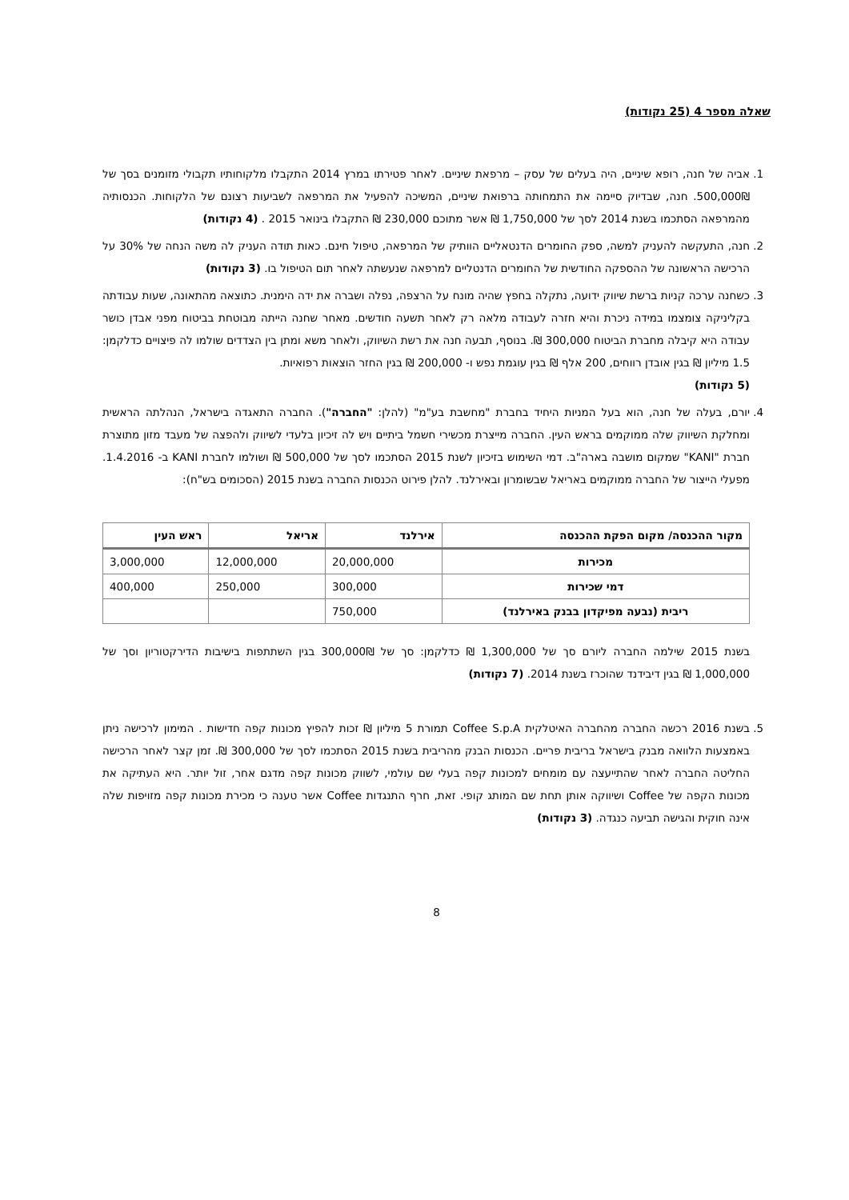שאלה מספר 4 (25 נקודות)
1. אביה של חנה, רופא שיניים, היה בעלים של עסק – מרפאת שיניים. לאחר פטירתו במרץ 2014 התקבלו מלקוחותיו תקבולי מזומנים בסך של 500,000₪. חנה, שבדיוק סיימה את התמחותה ברפואת שיניים, המשיכה להפעיל את המרפאה לשביעות רצונם של הלקוחות. הכנסותיה מהמרפאה הסתכמו בשנת 2014 לסך של 1,750,000 ₪ אשר מתוכם 230,000 ₪ התקבלו בינואר 2015 . (4 נקודות)
2. חנה, התעקשה להעניק למשה, ספק החומרים הדנטאליים הוותיק של המרפאה, טיפול חינם. כאות תודה העניק לה משה הנחה של 30% על הרכישה הראשונה של ההספקה החודשית של החומרים הדנטליים למרפאה שנעשתה לאחר תום הטיפול בו. (3 נקודות)
3. כשחנה ערכה קניות ברשת שיווק ידועה, נתקלה בחפץ שהיה מונח על הרצפה, נפלה ושברה את ידה הימנית. כתוצאה מהתאונה, שעות עבודתה בקליניקה צומצמו במידה ניכרת והיא חזרה לעבודה מלאה רק לאחר תשעה חודשים. מאחר שחנה הייתה מבוטחת בביטוח מפני אבדן כושר עבודה היא קיבלה מחברת הביטוח 300,000 ₪. בנוסף, תבעה חנה את רשת השיווק, ולאחר משא ומתן בין הצדדים שולמו לה פיצויים כדלקמן: 1.5 מיליון ₪ בגין אובדן רווחים, 200 אלף ₪ בגין עוגמת נפש ו- 200,000 ₪ בגין החזר הוצאות רפואיות.
(5 נקודות)
4. יורם, בעלה של חנה, הוא בעל המניות היחיד בחברת "מחשבת בע"מ" (להלן: "החברה"). החברה התאגדה בישראל, הנהלתה הראשית ומחלקת השיווק שלה ממוקמים בראש העין. החברה מייצרת מכשירי חשמל ביתיים ויש לה זיכיון בלעדי לשיווק ולהפצה של מעבד מזון מתוצרת חברת "KANI" שמקום מושבה בארה"ב. דמי השימוש בזיכיון לשנת 2015 הסתכמו לסך של 500,000 ₪ ושולמו לחברת KANI ב- 1.4.2016. מפעלי הייצור של החברה ממוקמים באריאל שבשומרון ובאירלנד. להלן פירוט הכנסות החברה בשנת 2015 (הסכומים בש"ח):
| מקור ההכנסה/ מקום הפקת ההכנסה | אירלנד | אריאל | ראש העין |
| --- | --- | --- | --- |
| מכירות | 20,000,000 | 12,000,000 | 3,000,000 |
| דמי שכירות | 300,000 | 250,000 | 400,000 |
| ריבית (נבעה מפיקדון בבנק באירלנד) | 750,000 | | |
בשנת 2015 שילמה החברה ליורם סך של 1,300,000 ₪ כדלקמן: סך של 300,000₪ בגין השתתפות בישיבות הדירקטוריון וסך של 1,000,000 ₪ בגין דיבידנד שהוכרז בשנת 2014. (7 נקודות)
5. בשנת 2016 רכשה החברה מהחברה האיטלקית Coffee S.p.A תמורת 5 מיליון ₪ זכות להפיץ מכונות קפה חדישות . המימון לרכישה ניתן באמצעות הלוואה מבנק בישראל בריבית פריים. הכנסות הבנק מהריבית בשנת 2015 הסתכמו לסך של 300,000 ₪. זמן קצר לאחר הרכישה החליטה החברה לאחר שהתייעצה עם מומחים למכונות קפה בעלי שם עולמי, לשווק מכונות קפה מדגם אחר, זול יותר. היא העתיקה את מכונות הקפה של Coffee ושיווקה אותן תחת שם המותג קופי. זאת, חרף התנגדות Coffee אשר טענה כי מכירת מכונות קפה מזויפות שלה אינה חוקית והגישה תביעה כנגדה. (3 נקודות)
8